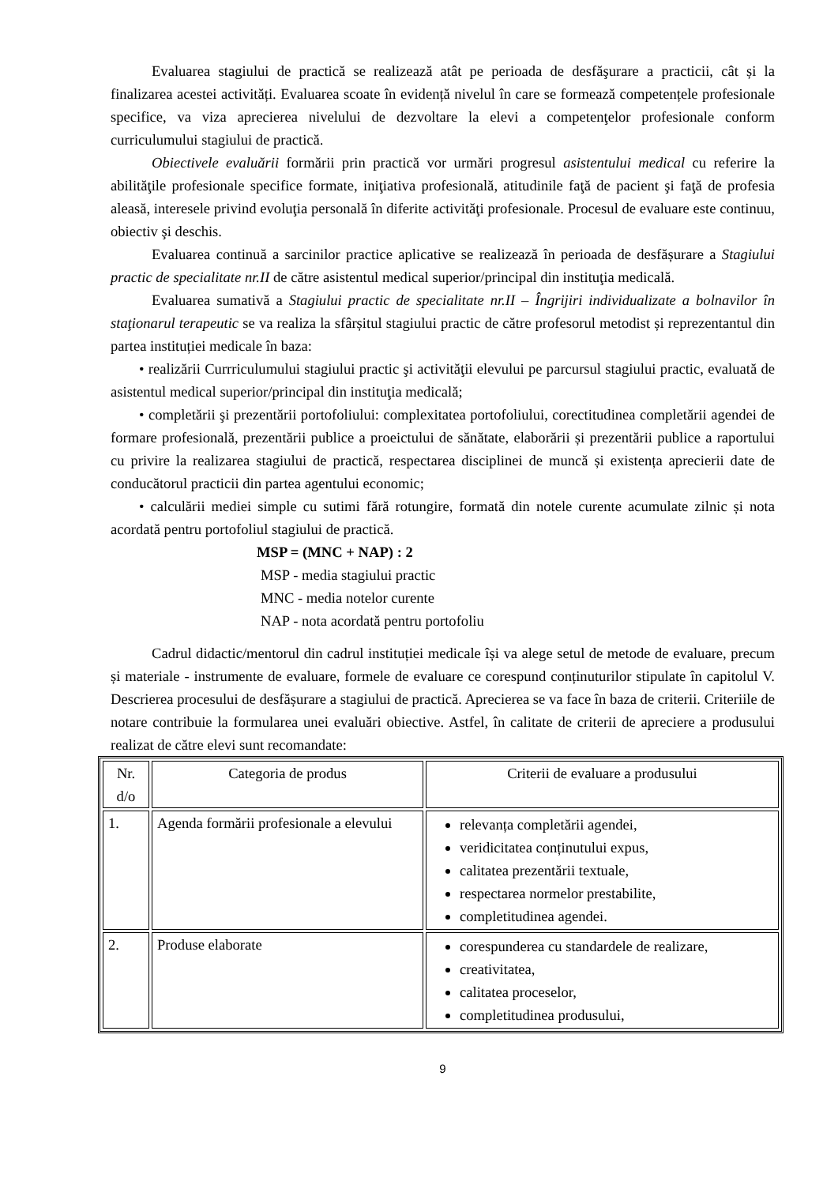Evaluarea stagiului de practică se realizează atât pe perioada de desfăşurare a practicii, cât și la finalizarea acestei activități. Evaluarea scoate în evidență nivelul în care se formează competențele profesionale specifice, va viza aprecierea nivelului de dezvoltare la elevi a competenţelor profesionale conform curriculumului stagiului de practică.
Obiectivele evaluării formării prin practică vor urmări progresul asistentului medical cu referire la abilităţile profesionale specifice formate, iniţiativa profesională, atitudinile faţă de pacient şi faţă de profesia aleasă, interesele privind evoluţia personală în diferite activităţi profesionale. Procesul de evaluare este continuu, obiectiv şi deschis.
Evaluarea continuă a sarcinilor practice aplicative se realizează în perioada de desfășurare a Stagiului practic de specialitate nr.II de către asistentul medical superior/principal din instituţia medicală.
Evaluarea sumativă a Stagiului practic de specialitate nr.II – Îngrijiri individualizate a bolnavilor în staţionarul terapeutic se va realiza la sfârșitul stagiului practic de către profesorul metodist și reprezentantul din partea instituției medicale în baza:
• realizării Currriculumului stagiului practic şi activităţii elevului pe parcursul stagiului practic, evaluată de asistentul medical superior/principal din instituţia medicală;
• completării şi prezentării portofoliului: complexitatea portofoliului, corectitudinea completării agendei de formare profesională, prezentării publice a proeictului de sănătate, elaborării și prezentării publice a raportului cu privire la realizarea stagiului de practică, respectarea disciplinei de muncă și existența aprecierii date de conducătorul practicii din partea agentului economic;
• calculării mediei simple cu sutimi fără rotungire, formată din notele curente acumulate zilnic și nota acordată pentru portofoliul stagiului de practică.
MSP = (MNC + NAP) : 2
MSP - media stagiului practic
MNC - media notelor curente
NAP - nota acordată pentru portofoliu
Cadrul didactic/mentorul din cadrul instituției medicale își va alege setul de metode de evaluare, precum și materiale - instrumente de evaluare, formele de evaluare ce corespund conținuturilor stipulate în capitolul V. Descrierea procesului de desfășurare a stagiului de practică. Aprecierea se va face în baza de criterii. Criteriile de notare contribuie la formularea unei evaluări obiective. Astfel, în calitate de criterii de apreciere a produsului realizat de către elevi sunt recomandate:
| Nr. d/o | Categoria de produs | Criterii de evaluare a produsului |
| --- | --- | --- |
| 1. | Agenda formării profesionale a elevului | relevanța completării agendei, veridicitatea conținutului expus, calitatea prezentării textuale, respectarea normelor prestabilite, completitudinea agendei. |
| 2. | Produse elaborate | corespunderea cu standardele de realizare, creativitatea, calitatea proceselor, completitudinea produsului, |
9